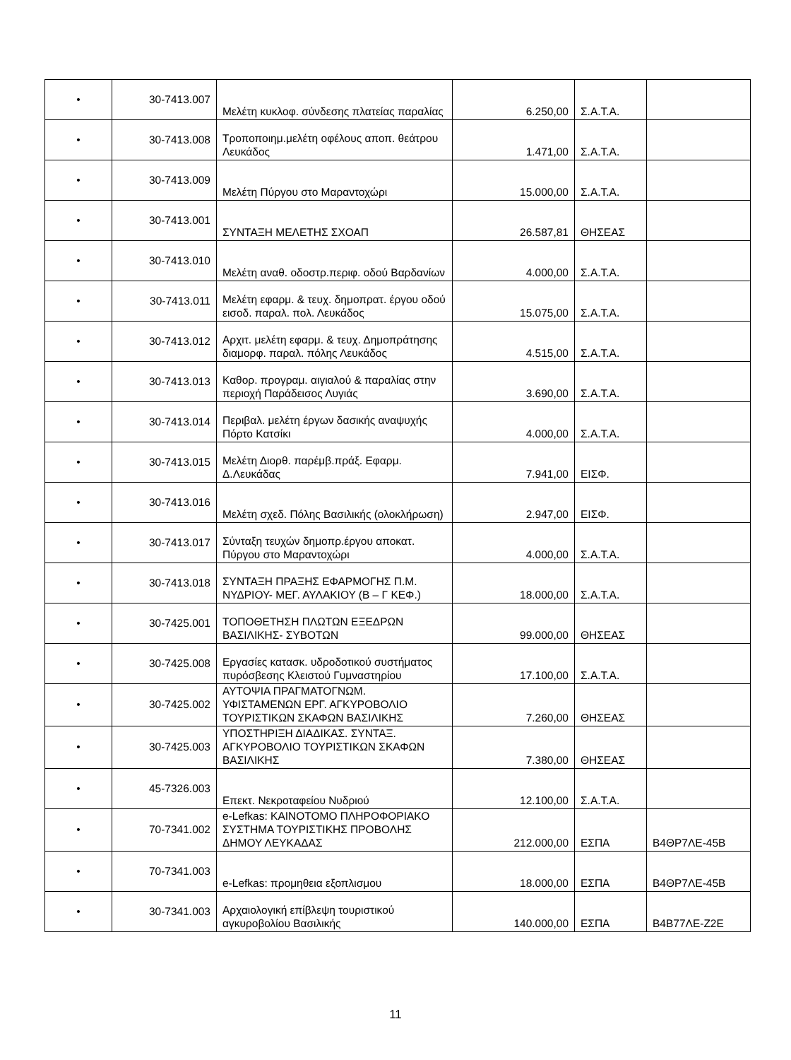| • | 30-7413.007 | Μελέτη κυκλοφ. σύνδεσης πλατείας παραλίας | 6.250,00 | Σ.Α.Τ.Α. | |
| • | 30-7413.008 | Τροποποιημ.μελέτη οφέλους αποπ. θεάτρου Λευκάδος | 1.471,00 | Σ.Α.Τ.Α. | |
| • | 30-7413.009 | Μελέτη Πύργου στο Μαραντοχώρι | 15.000,00 | Σ.Α.Τ.Α. | |
| • | 30-7413.001 | ΣΥΝΤΑΞΗ ΜΕΛΕΤΗΣ ΣΧΟΑΠ | 26.587,81 | ΘΗΣΕΑΣ | |
| • | 30-7413.010 | Μελέτη αναθ. οδοστρ.περιφ. οδού Βαρδανίων | 4.000,00 | Σ.Α.Τ.Α. | |
| • | 30-7413.011 | Μελέτη εφαρμ. & τευχ. δημοπρατ. έργου οδού εισοδ. παραλ. πολ. Λευκάδος | 15.075,00 | Σ.Α.Τ.Α. | |
| • | 30-7413.012 | Αρχιτ. μελέτη εφαρμ. & τευχ. Δημοπράτησης διαμορφ. παραλ. πόλης Λευκάδος | 4.515,00 | Σ.Α.Τ.Α. | |
| • | 30-7413.013 | Καθορ. προγραμ. αιγιαλού & παραλίας στην περιοχή Παράδεισος Λυγιάς | 3.690,00 | Σ.Α.Τ.Α. | |
| • | 30-7413.014 | Περιβαλ. μελέτη έργων δασικής αναψυχής Πόρτο Κατσίκι | 4.000,00 | Σ.Α.Τ.Α. | |
| • | 30-7413.015 | Μελέτη Διορθ. παρέμβ.πράξ. Εφαρμ. Δ.Λευκάδας | 7.941,00 | ΕΙΣΦ. | |
| • | 30-7413.016 | Μελέτη σχεδ. Πόλης Βασιλικής (ολοκλήρωση) | 2.947,00 | ΕΙΣΦ. | |
| • | 30-7413.017 | Σύνταξη τευχών δημοπρ.έργου αποκατ. Πύργου στο Μαραντοχώρι | 4.000,00 | Σ.Α.Τ.Α. | |
| • | 30-7413.018 | ΣΥΝΤΑΞΗ ΠΡΑΞΗΣ ΕΦΑΡΜΟΓΗΣ Π.Μ. ΝΥΔΡΙΟΥ- ΜΕΓ. ΑΥΛΑΚΙΟΥ (Β – Γ ΚΕΦ.) | 18.000,00 | Σ.Α.Τ.Α. | |
| • | 30-7425.001 | ΤΟΠΟΘΕΤΗΣΗ ΠΛΩΤΩΝ ΕΞΕΔΡΩΝ ΒΑΣΙΛΙΚΗΣ- ΣΥΒΟΤΩΝ | 99.000,00 | ΘΗΣΕΑΣ | |
| • | 30-7425.008 | Εργασίες κατασκ. υδροδοτικού συστήματος πυρόσβεσης Κλειστού Γυμναστηρίου | 17.100,00 | Σ.Α.Τ.Α. | |
| • | 30-7425.002 | ΑΥΤΟΨΙΑ ΠΡΑΓΜΑΤΟΓΝΩΜ. ΥΦΙΣΤΑΜΕΝΩΝ ΕΡΓ. ΑΓΚΥΡΟΒΟΛΙΟ ΤΟΥΡΙΣΤΙΚΩΝ ΣΚΑΦΩΝ ΒΑΣΙΛΙΚΗΣ | 7.260,00 | ΘΗΣΕΑΣ | |
| • | 30-7425.003 | ΥΠΟΣΤΗΡΙΞΗ ΔΙΑΔΙΚΑΣ. ΣΥΝΤΑΞ. ΑΓΚΥΡΟΒΟΛΙΟ ΤΟΥΡΙΣΤΙΚΩΝ ΣΚΑΦΩΝ ΒΑΣΙΛΙΚΗΣ | 7.380,00 | ΘΗΣΕΑΣ | |
| • | 45-7326.003 | Επεκτ. Νεκροταφείου Νυδριού | 12.100,00 | Σ.Α.Τ.Α. | |
| • | 70-7341.002 | e-Lefkas: ΚΑΙΝΟΤΟΜΟ ΠΛΗΡΟΦΟΡΙΑΚΟ ΣΥΣΤΗΜΑ ΤΟΥΡΙΣΤΙΚΗΣ ΠΡΟΒΟΛΗΣ ΔΗΜΟΥ ΛΕΥΚΑΔΑΣ | 212.000,00 | ΕΣΠΑ | Β4ΘΡ7ΛΕ-45Β |
| • | 70-7341.003 | e-Lefkas: προμηθεια εξοπλισμου | 18.000,00 | ΕΣΠΑ | Β4ΘΡ7ΛΕ-45Β |
| • | 30-7341.003 | Αρχαιολογική επίβλεψη τουριστικού αγκυροβολίου Βασιλικής | 140.000,00 | ΕΣΠΑ | Β4Β77ΛΕ-Ζ2Ε |
11